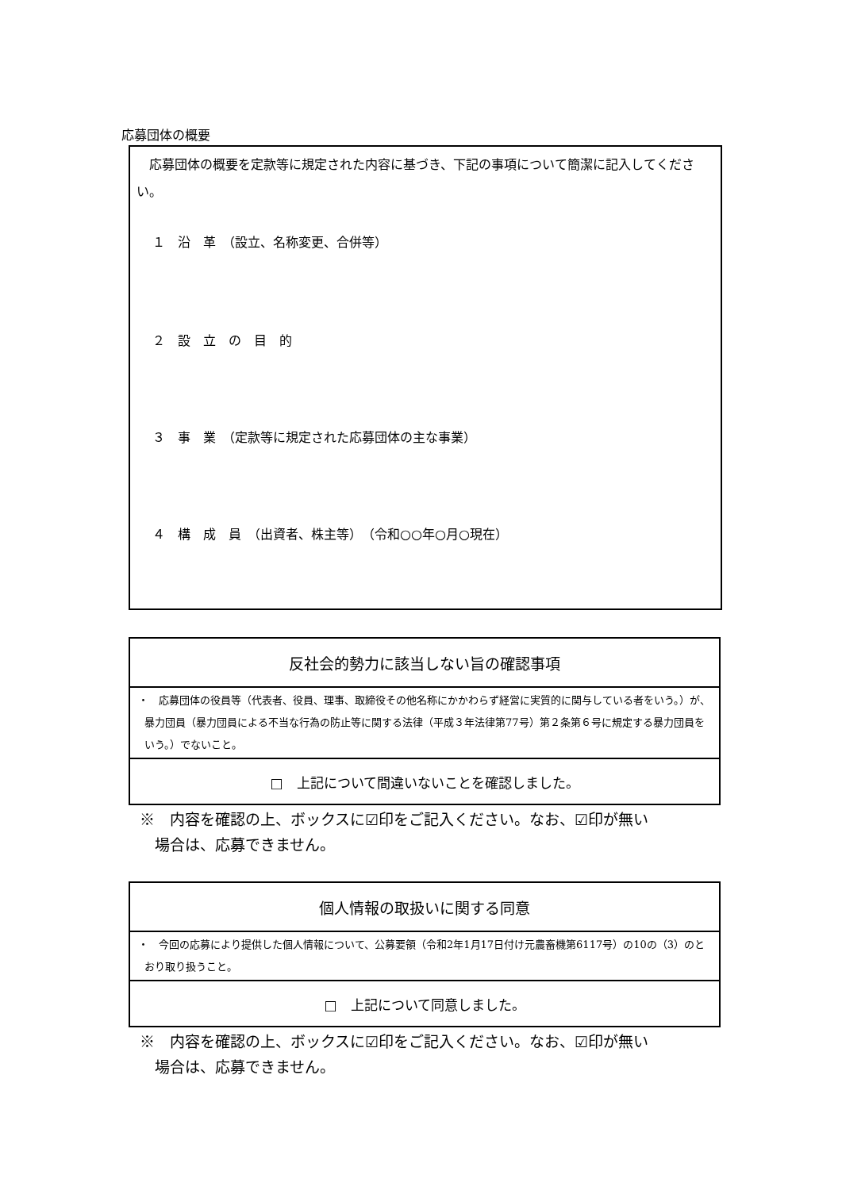応募団体の概要
　応募団体の概要を定款等に規定された内容に基づき、下記の事項について簡潔に記入してください。
１　沿　革　（設立、名称変更、合併等）
２　設　立　の　目　的
３　事　業　（定款等に規定された応募団体の主な事業）
４　構　成　員　（出資者、株主等）　（令和○○年○月○現在）
| 反社会的勢力に該当しない旨の確認事項 |
| ・ 応募団体の役員等（代表者、役員、理事、取締役その他名称にかかわらず経営に実質的に関与している者をいう。）が、暴力団員（暴力団員による不当な行為の防止等に関する法律（平成３年法律第77号）第２条第６号に規定する暴力団員をいう。）でないこと。 |
| □ 上記について間違いないことを確認しました。 |
※　内容を確認の上、ボックスに☑印をご記入ください。なお、☑印が無い
　場合は、応募できません。
| 個人情報の取扱いに関する同意 |
| ・ 今回の応募により提供した個人情報について、公募要領（令和2年1月17日付け元農畜機第6117号）の10の（3）のとおり取り扱うこと。 |
| □ 上記について同意しました。 |
※　内容を確認の上、ボックスに☑印をご記入ください。なお、☑印が無い
　場合は、応募できません。